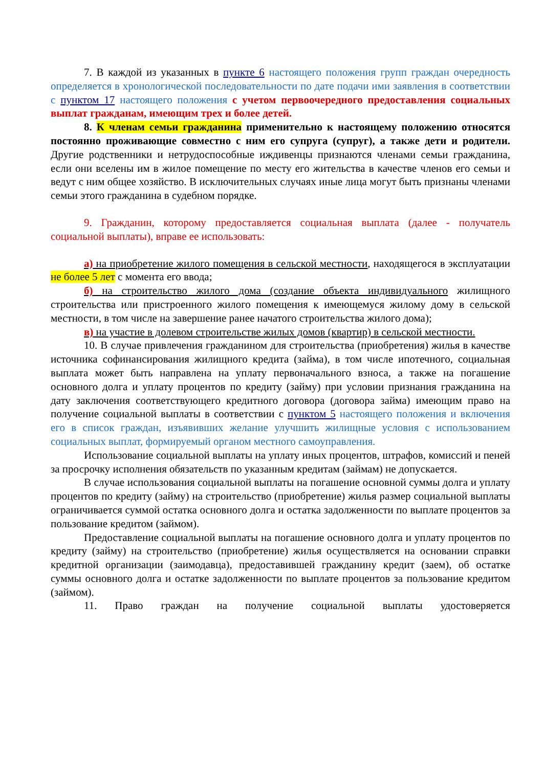7. В каждой из указанных в пункте 6 настоящего положения групп граждан очередность определяется в хронологической последовательности по дате подачи ими заявления в соответствии с пунктом 17 настоящего положения с учетом первоочередного предоставления социальных выплат гражданам, имеющим трех и более детей.
8. К членам семьи гражданина применительно к настоящему положению относятся постоянно проживающие совместно с ним его супруга (супруг), а также дети и родители. Другие родственники и нетрудоспособные иждивенцы признаются членами семьи гражданина, если они вселены им в жилое помещение по месту его жительства в качестве членов его семьи и ведут с ним общее хозяйство. В исключительных случаях иные лица могут быть признаны членами семьи этого гражданина в судебном порядке.
9. Гражданин, которому предоставляется социальная выплата (далее - получатель социальной выплаты), вправе ее использовать:
а) на приобретение жилого помещения в сельской местности, находящегося в эксплуатации не более 5 лет с момента его ввода;
б) на строительство жилого дома (создание объекта индивидуального жилищного строительства или пристроенного жилого помещения к имеющемуся жилому дому в сельской местности, в том числе на завершение ранее начатого строительства жилого дома);
в) на участие в долевом строительстве жилых домов (квартир) в сельской местности.
10. В случае привлечения гражданином для строительства (приобретения) жилья в качестве источника софинансирования жилищного кредита (займа), в том числе ипотечного, социальная выплата может быть направлена на уплату первоначального взноса, а также на погашение основного долга и уплату процентов по кредиту (займу) при условии признания гражданина на дату заключения соответствующего кредитного договора (договора займа) имеющим право на получение социальной выплаты в соответствии с пунктом 5 настоящего положения и включения его в список граждан, изъявивших желание улучшить жилищные условия с использованием социальных выплат, формируемый органом местного самоуправления.
Использование социальной выплаты на уплату иных процентов, штрафов, комиссий и пеней за просрочку исполнения обязательств по указанным кредитам (займам) не допускается.
В случае использования социальной выплаты на погашение основной суммы долга и уплату процентов по кредиту (займу) на строительство (приобретение) жилья размер социальной выплаты ограничивается суммой остатка основного долга и остатка задолженности по выплате процентов за пользование кредитом (займом).
Предоставление социальной выплаты на погашение основного долга и уплату процентов по кредиту (займу) на строительство (приобретение) жилья осуществляется на основании справки кредитной организации (заимодавца), предоставившей гражданину кредит (заем), об остатке суммы основного долга и остатке задолженности по выплате процентов за пользование кредитом (займом).
11. Право граждан на получение социальной выплаты удостоверяется